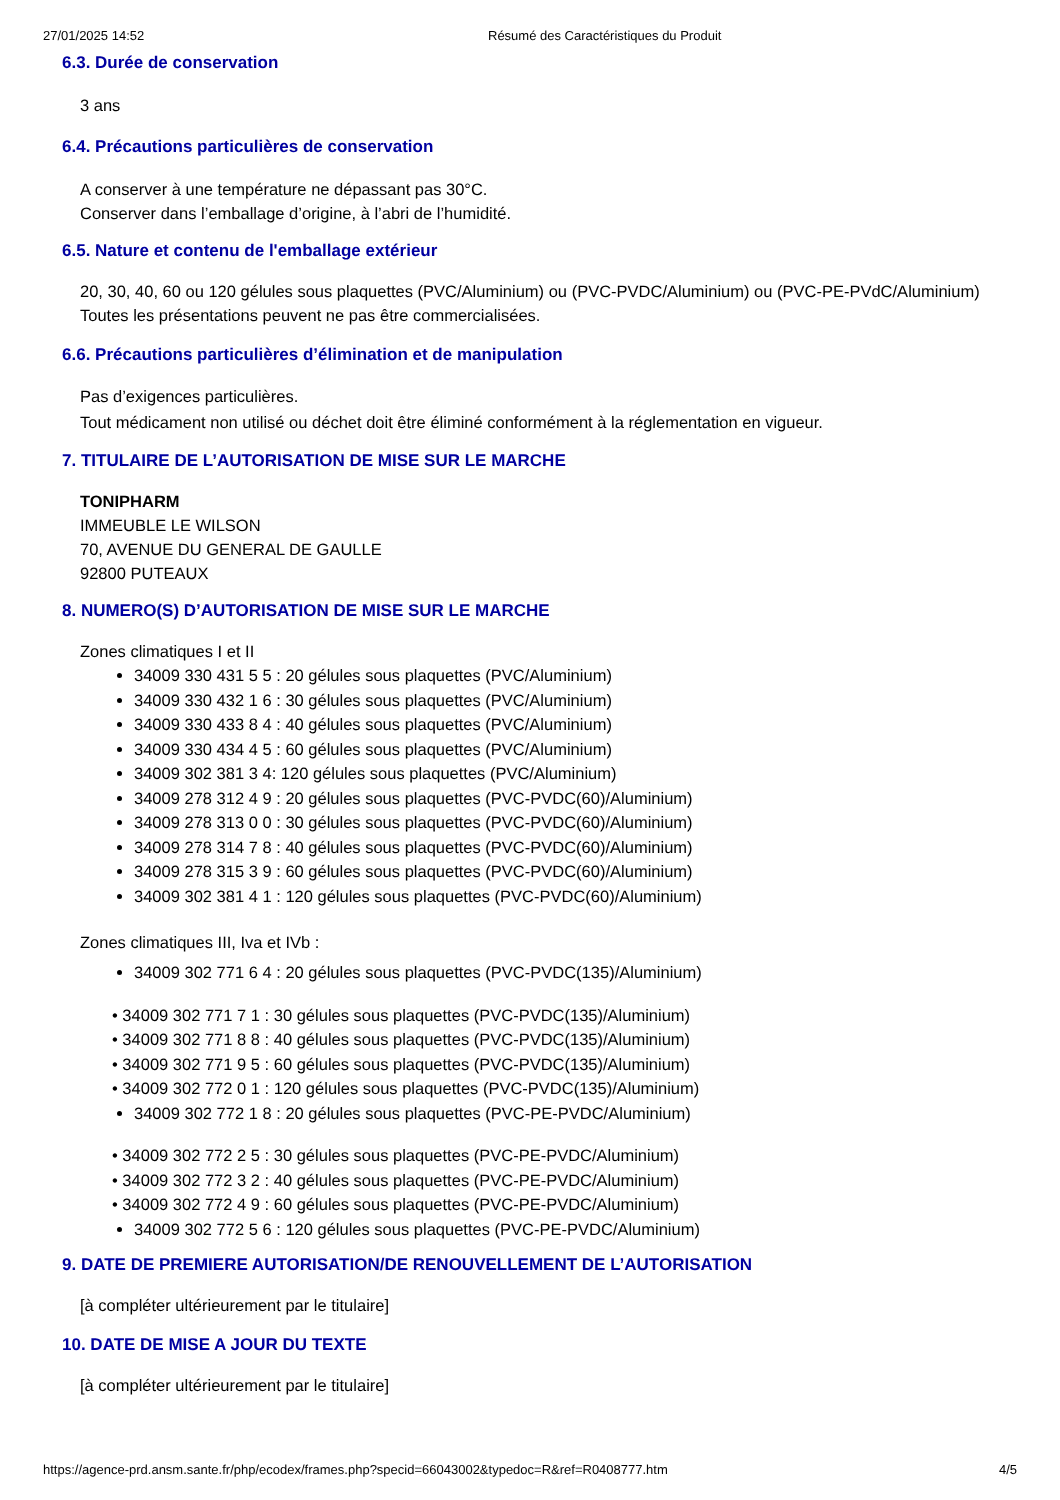27/01/2025 14:52 Résumé des Caractéristiques du Produit
6.3. Durée de conservation
3 ans
6.4. Précautions particulières de conservation
A conserver à une température ne dépassant pas 30°C.
Conserver dans l’emballage d’origine, à l’abri de l’humidité.
6.5. Nature et contenu de l'emballage extérieur
20, 30, 40, 60 ou 120 gélules sous plaquettes (PVC/Aluminium) ou (PVC-PVDC/Aluminium) ou (PVC-PE-PVdC/Aluminium)
Toutes les présentations peuvent ne pas être commercialisées.
6.6. Précautions particulières d’élimination et de manipulation
Pas d’exigences particulières.
Tout médicament non utilisé ou déchet doit être éliminé conformément à la réglementation en vigueur.
7. TITULAIRE DE L’AUTORISATION DE MISE SUR LE MARCHE
TONIPHARM
IMMEUBLE LE WILSON
70, AVENUE DU GENERAL DE GAULLE
92800 PUTEAUX
8. NUMERO(S) D’AUTORISATION DE MISE SUR LE MARCHE
Zones climatiques I et II
34009 330 431 5 5 : 20 gélules sous plaquettes (PVC/Aluminium)
34009 330 432 1 6 : 30 gélules sous plaquettes (PVC/Aluminium)
34009 330 433 8 4 : 40 gélules sous plaquettes (PVC/Aluminium)
34009 330 434 4 5 : 60 gélules sous plaquettes (PVC/Aluminium)
34009 302 381 3 4: 120 gélules sous plaquettes (PVC/Aluminium)
34009 278 312 4 9 : 20 gélules sous plaquettes (PVC-PVDC(60)/Aluminium)
34009 278 313 0 0 : 30 gélules sous plaquettes (PVC-PVDC(60)/Aluminium)
34009 278 314 7 8 : 40 gélules sous plaquettes (PVC-PVDC(60)/Aluminium)
34009 278 315 3 9 : 60 gélules sous plaquettes (PVC-PVDC(60)/Aluminium)
34009 302 381 4 1 : 120 gélules sous plaquettes (PVC-PVDC(60)/Aluminium)
Zones climatiques III, Iva et IVb :
34009 302 771 6 4 : 20 gélules sous plaquettes (PVC-PVDC(135)/Aluminium)
• 34009 302 771 7 1 : 30 gélules sous plaquettes (PVC-PVDC(135)/Aluminium)
• 34009 302 771 8 8 : 40 gélules sous plaquettes (PVC-PVDC(135)/Aluminium)
• 34009 302 771 9 5 : 60 gélules sous plaquettes (PVC-PVDC(135)/Aluminium)
• 34009 302 772 0 1 : 120 gélules sous plaquettes (PVC-PVDC(135)/Aluminium)
34009 302 772 1 8 : 20 gélules sous plaquettes (PVC-PE-PVDC/Aluminium)
• 34009 302 772 2 5 : 30 gélules sous plaquettes (PVC-PE-PVDC/Aluminium)
• 34009 302 772 3 2 : 40 gélules sous plaquettes (PVC-PE-PVDC/Aluminium)
• 34009 302 772 4 9 : 60 gélules sous plaquettes (PVC-PE-PVDC/Aluminium)
34009 302 772 5 6 : 120 gélules sous plaquettes (PVC-PE-PVDC/Aluminium)
9. DATE DE PREMIERE AUTORISATION/DE RENOUVELLEMENT DE L’AUTORISATION
[à compléter ultérieurement par le titulaire]
10. DATE DE MISE A JOUR DU TEXTE
[à compléter ultérieurement par le titulaire]
https://agence-prd.ansm.sante.fr/php/ecodex/frames.php?specid=66043002&typedoc=R&ref=R0408777.htm 4/5